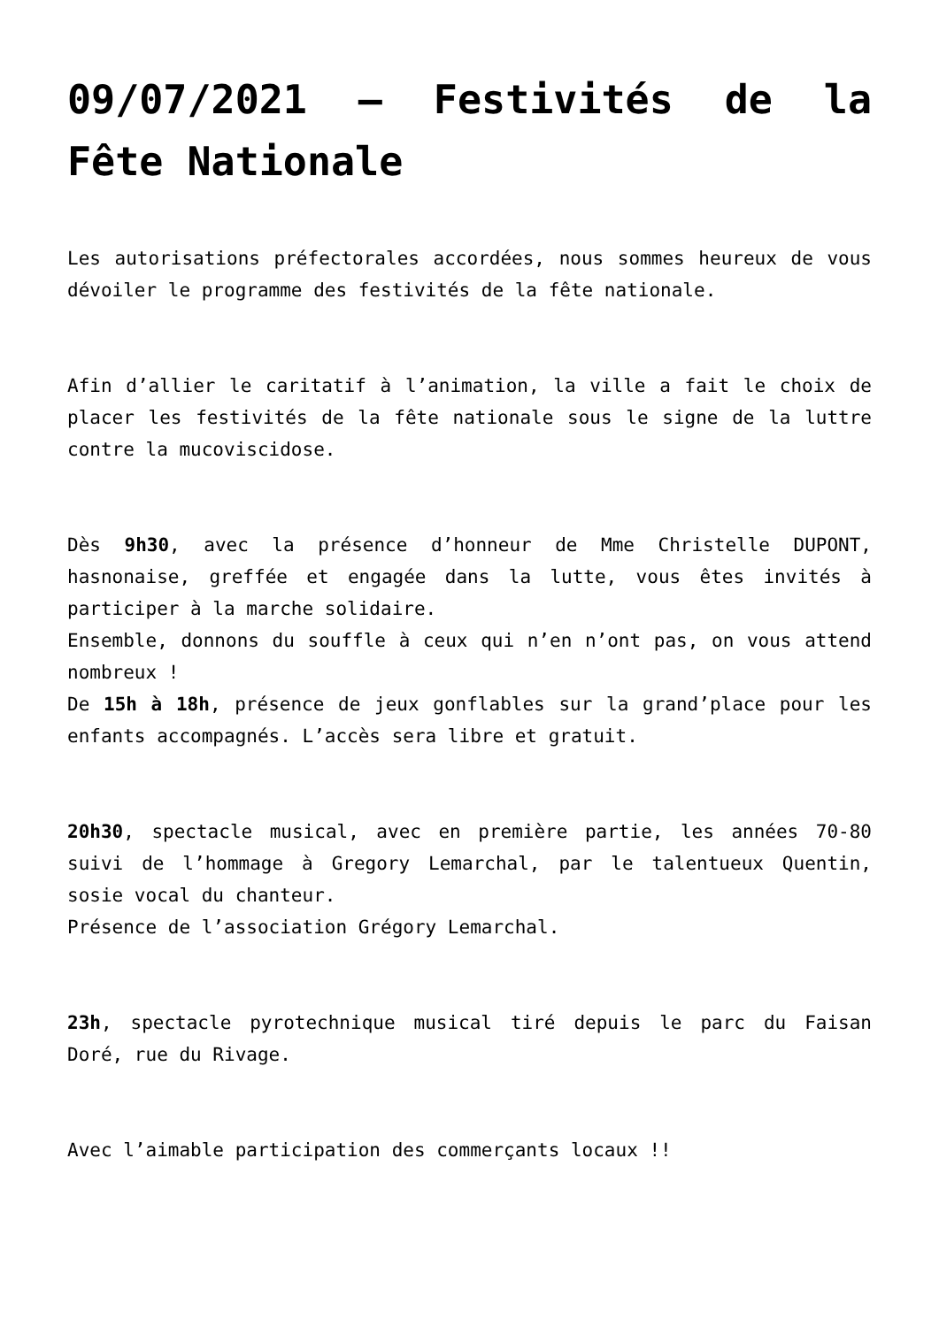09/07/2021 – Festivités de la Fête Nationale
Les autorisations préfectorales accordées, nous sommes heureux de vous dévoiler le programme des festivités de la fête nationale.
Afin d’allier le caritatif à l’animation, la ville a fait le choix de placer les festivités de la fête nationale sous le signe de la luttre contre la mucoviscidose.
Dès 9h30, avec la présence d’honneur de Mme Christelle DUPONT, hasnonaise, greffée et engagée dans la lutte, vous êtes invités à participer à la marche solidaire.
Ensemble, donnons du souffle à ceux qui n’en n’ont pas, on vous attend nombreux !
De 15h à 18h, présence de jeux gonflables sur la grand’place pour les enfants accompagnés. L’accès sera libre et gratuit.
20h30, spectacle musical, avec en première partie, les années 70-80 suivi de l’hommage à Gregory Lemarchal, par le talentueux Quentin, sosie vocal du chanteur.
Présence de l’association Grégory Lemarchal.
23h, spectacle pyrotechnique musical tiré depuis le parc du Faisan Doré, rue du Rivage.
Avec l’aimable participation des commerçants locaux !!